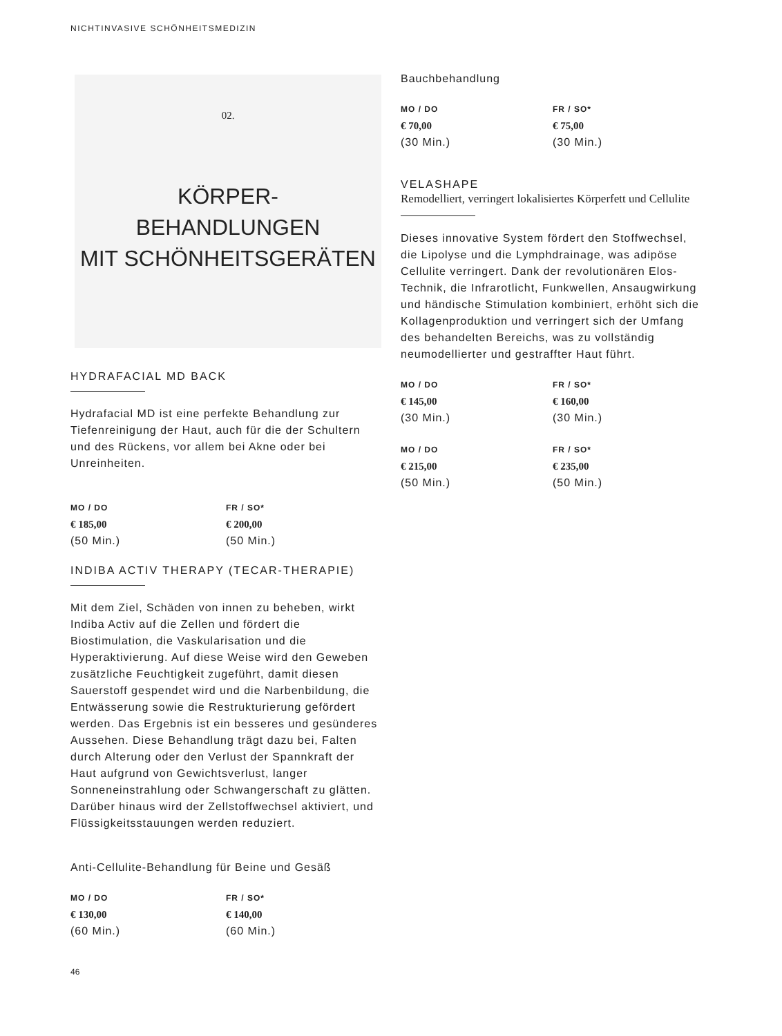NICHTINVASIVE SCHÖNHEITSMEDIZIN
02.
KÖRPER-
BEHANDLUNGEN
MIT SCHÖNHEITSGERÄTEN
HYDRAFACIAL MD BACK
Hydrafacial MD ist eine perfekte Behandlung zur Tiefenreinigung der Haut, auch für die der Schultern und des Rückens, vor allem bei Akne oder bei Unreinheiten.
MO / DO
€ 185,00
(50 Min.)
FR / SO*
€ 200,00
(50 Min.)
INDIBA ACTIV THERAPY (TECAR-THERAPIE)
Mit dem Ziel, Schäden von innen zu beheben, wirkt Indiba Activ auf die Zellen und fördert die Biostimulation, die Vaskularisation und die Hyperaktivierung. Auf diese Weise wird den Geweben zusätzliche Feuchtigkeit zugeführt, damit diesen Sauerstoff gespendet wird und die Narbenbildung, die Entwässerung sowie die Restrukturierung gefördert werden. Das Ergebnis ist ein besseres und gesünderes Aussehen. Diese Behandlung trägt dazu bei, Falten durch Alterung oder den Verlust der Spannkraft der Haut aufgrund von Gewichtsverlust, langer Sonneneinstrahlung oder Schwangerschaft zu glätten. Darüber hinaus wird der Zellstoffwechsel aktiviert, und Flüssigkeitsstauungen werden reduziert.
Anti-Cellulite-Behandlung für Beine und Gesäß
MO / DO
€ 130,00
(60 Min.)
FR / SO*
€ 140,00
(60 Min.)
46
Bauchbehandlung
MO / DO
€ 70,00
(30 Min.)
FR / SO*
€ 75,00
(30 Min.)
VELASHAPE
Remodelliert, verringert lokalisiertes Körperfett und Cellulite
Dieses innovative System fördert den Stoffwechsel, die Lipolyse und die Lymphdrainage, was adipöse Cellulite verringert. Dank der revolutionären Elos-Technik, die Infrarotlicht, Funkwellen, Ansaugwirkung und händische Stimulation kombiniert, erhöht sich die Kollagenproduktion und verringert sich der Umfang des behandelten Bereichs, was zu vollständig neumodellierter und gestraffter Haut führt.
MO / DO
€ 145,00
(30 Min.)
FR / SO*
€ 160,00
(30 Min.)
MO / DO
€ 215,00
(50 Min.)
FR / SO*
€ 235,00
(50 Min.)